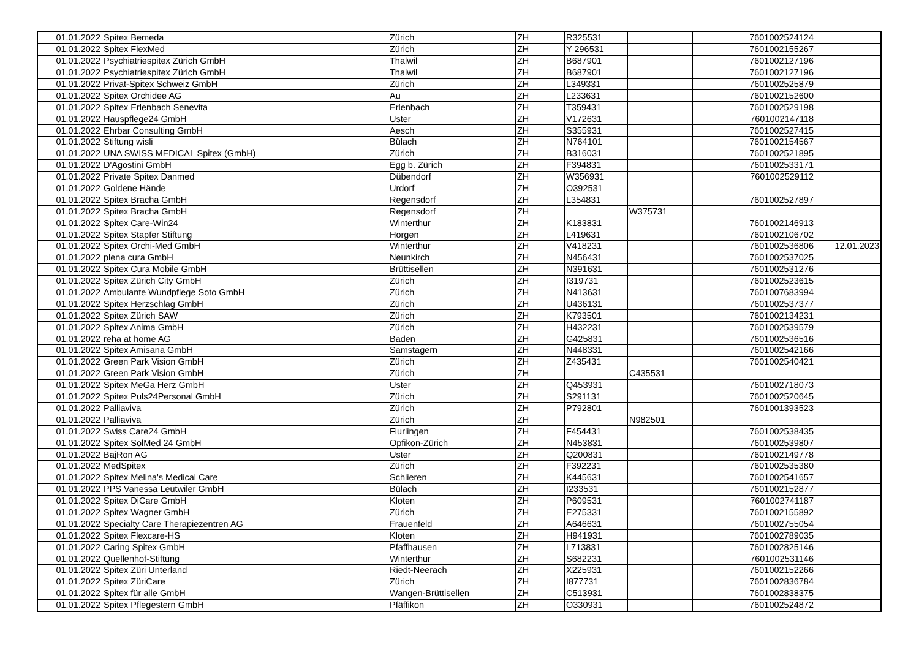| 01.01.2022 | Spitex Bemeda | Zürich | ZH | R325531 | | 7601002524124 | |
| 01.01.2022 | Spitex FlexMed | Zürich | ZH | Y 296531 | | 7601002155267 | |
| 01.01.2022 | Psychiatriespitex Zürich GmbH | Thalwil | ZH | B687901 | | 7601002127196 | |
| 01.01.2022 | Psychiatriespitex Zürich GmbH | Thalwil | ZH | B687901 | | 7601002127196 | |
| 01.01.2022 | Privat-Spitex Schweiz GmbH | Zürich | ZH | L349331 | | 7601002525879 | |
| 01.01.2022 | Spitex Orchidee AG | Au | ZH | L233631 | | 7601002152600 | |
| 01.01.2022 | Spitex Erlenbach Senevita | Erlenbach | ZH | T359431 | | 7601002529198 | |
| 01.01.2022 | Hauspflege24 GmbH | Uster | ZH | V172631 | | 7601002147118 | |
| 01.01.2022 | Ehrbar Consulting GmbH | Aesch | ZH | S355931 | | 7601002527415 | |
| 01.01.2022 | Stiftung wisli | Bülach | ZH | N764101 | | 7601002154567 | |
| 01.01.2022 | UNA SWISS MEDICAL Spitex (GmbH) | Zürich | ZH | B316031 | | 7601002521895 | |
| 01.01.2022 | D'Agostini GmbH | Egg b. Zürich | ZH | F394831 | | 7601002533171 | |
| 01.01.2022 | Private Spitex Danmed | Dübendorf | ZH | W356931 | | 7601002529112 | |
| 01.01.2022 | Goldene Hände | Urdorf | ZH | O392531 | | | |
| 01.01.2022 | Spitex Bracha GmbH | Regensdorf | ZH | L354831 | | 7601002527897 | |
| 01.01.2022 | Spitex Bracha GmbH | Regensdorf | ZH | | W375731 | | |
| 01.01.2022 | Spitex Care-Win24 | Winterthur | ZH | K183831 | | 7601002146913 | |
| 01.01.2022 | Spitex Stapfer Stiftung | Horgen | ZH | L419631 | | 7601002106702 | |
| 01.01.2022 | Spitex Orchi-Med GmbH | Winterthur | ZH | V418231 | | 7601002536806 | 12.01.2023 |
| 01.01.2022 | plena cura GmbH | Neunkirch | ZH | N456431 | | 7601002537025 | |
| 01.01.2022 | Spitex Cura Mobile GmbH | Brüttisellen | ZH | N391631 | | 7601002531276 | |
| 01.01.2022 | Spitex Zürich City GmbH | Zürich | ZH | I319731 | | 7601002523615 | |
| 01.01.2022 | Ambulante Wundpflege Soto GmbH | Zürich | ZH | N413631 | | 7601007683994 | |
| 01.01.2022 | Spitex Herzschlag GmbH | Zürich | ZH | U436131 | | 7601002537377 | |
| 01.01.2022 | Spitex Zürich SAW | Zürich | ZH | K793501 | | 7601002134231 | |
| 01.01.2022 | Spitex Anima GmbH | Zürich | ZH | H432231 | | 7601002539579 | |
| 01.01.2022 | reha at home AG | Baden | ZH | G425831 | | 7601002536516 | |
| 01.01.2022 | Spitex Amisana GmbH | Samstagern | ZH | N448331 | | 7601002542166 | |
| 01.01.2022 | Green Park Vision GmbH | Zürich | ZH | Z435431 | | 7601002540421 | |
| 01.01.2022 | Green Park Vision GmbH | Zürich | ZH | | C435531 | | |
| 01.01.2022 | Spitex MeGa Herz GmbH | Uster | ZH | Q453931 | | 7601002718073 | |
| 01.01.2022 | Spitex Puls24Personal GmbH | Zürich | ZH | S291131 | | 7601002520645 | |
| 01.01.2022 | Palliaviva | Zürich | ZH | P792801 | | 7601001393523 | |
| 01.01.2022 | Palliaviva | Zürich | ZH | | N982501 | | |
| 01.01.2022 | Swiss Care24 GmbH | Flurlingen | ZH | F454431 | | 7601002538435 | |
| 01.01.2022 | Spitex SolMed 24 GmbH | Opfikon-Zürich | ZH | N453831 | | 7601002539807 | |
| 01.01.2022 | BajRon AG | Uster | ZH | Q200831 | | 7601002149778 | |
| 01.01.2022 | MedSpitex | Zürich | ZH | F392231 | | 7601002535380 | |
| 01.01.2022 | Spitex Melina's Medical Care | Schlieren | ZH | K445631 | | 7601002541657 | |
| 01.01.2022 | PPS Vanessa Leutwiler GmbH | Bülach | ZH | I233531 | | 7601002152877 | |
| 01.01.2022 | Spitex DiCare GmbH | Kloten | ZH | P609531 | | 7601002741187 | |
| 01.01.2022 | Spitex Wagner GmbH | Zürich | ZH | E275331 | | 7601002155892 | |
| 01.01.2022 | Specialty Care Therapiezentren AG | Frauenfeld | ZH | A646631 | | 7601002755054 | |
| 01.01.2022 | Spitex Flexcare-HS | Kloten | ZH | H941931 | | 7601002789035 | |
| 01.01.2022 | Caring Spitex GmbH | Pfaffhausen | ZH | L713831 | | 7601002825146 | |
| 01.01.2022 | Quellenhof-Stiftung | Winterthur | ZH | S682231 | | 7601002531146 | |
| 01.01.2022 | Spitex Züri Unterland | Riedt-Neerach | ZH | X225931 | | 7601002152266 | |
| 01.01.2022 | Spitex ZüriCare | Zürich | ZH | I877731 | | 7601002836784 | |
| 01.01.2022 | Spitex für alle GmbH | Wangen-Brüttisellen | ZH | C513931 | | 7601002838375 | |
| 01.01.2022 | Spitex Pflegestern GmbH | Pfäffikon | ZH | O330931 | | 7601002524872 | |